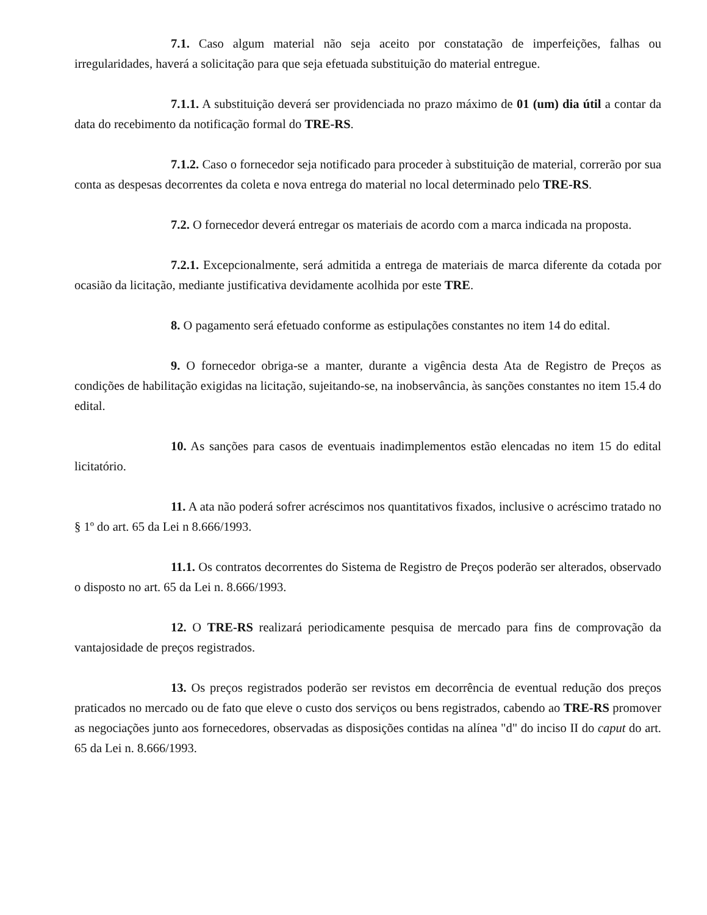7.1. Caso algum material não seja aceito por constatação de imperfeições, falhas ou irregularidades, haverá a solicitação para que seja efetuada substituição do material entregue.
7.1.1. A substituição deverá ser providenciada no prazo máximo de 01 (um) dia útil a contar da data do recebimento da notificação formal do TRE-RS.
7.1.2. Caso o fornecedor seja notificado para proceder à substituição de material, correrão por sua conta as despesas decorrentes da coleta e nova entrega do material no local determinado pelo TRE-RS.
7.2. O fornecedor deverá entregar os materiais de acordo com a marca indicada na proposta.
7.2.1. Excepcionalmente, será admitida a entrega de materiais de marca diferente da cotada por ocasião da licitação, mediante justificativa devidamente acolhida por este TRE.
8. O pagamento será efetuado conforme as estipulações constantes no item 14 do edital.
9. O fornecedor obriga-se a manter, durante a vigência desta Ata de Registro de Preços as condições de habilitação exigidas na licitação, sujeitando-se, na inobservância, às sanções constantes no item 15.4 do edital.
10. As sanções para casos de eventuais inadimplementos estão elencadas no item 15 do edital licitatório.
11. A ata não poderá sofrer acréscimos nos quantitativos fixados, inclusive o acréscimo tratado no § 1º do art. 65 da Lei n 8.666/1993.
11.1. Os contratos decorrentes do Sistema de Registro de Preços poderão ser alterados, observado o disposto no art. 65 da Lei n. 8.666/1993.
12. O TRE-RS realizará periodicamente pesquisa de mercado para fins de comprovação da vantajosidade de preços registrados.
13. Os preços registrados poderão ser revistos em decorrência de eventual redução dos preços praticados no mercado ou de fato que eleve o custo dos serviços ou bens registrados, cabendo ao TRE-RS promover as negociações junto aos fornecedores, observadas as disposições contidas na alínea "d" do inciso II do caput do art. 65 da Lei n. 8.666/1993.